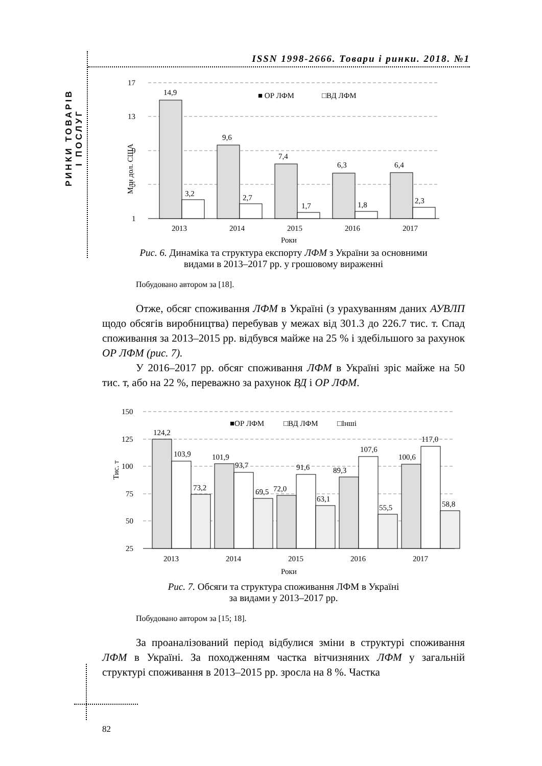ISSN 1998-2666. Товари і ринки. 2018. №1
РИНКИ ТОВАРІВ
І ПОСЛУГ
17
13
9
5
1
Млн дол. США
■ ОР ЛФМ
□ВД ЛФМ
14,9
3,2
9,6
2,7
7,4
1,7
6,3
1,8
6,4
2,3
2013
2014
2015
2016
2017
Роки
Рис. 6. Динаміка та структура експорту ЛФМ з України за основними
видами в 2013–2017 рр. у грошовому вираженні
Побудовано автором за [18].
Отже, обсяг споживання ЛФМ в Україні (з урахуванням даних АУВЛП щодо обсягів виробництва) перебував у межах від 301.3 до 226.7 тис. т. Спад споживання за 2013–2015 рр. відбувся майже на 25 % і здебільшого за рахунок ОР ЛФМ (рис. 7).
У 2016–2017 рр. обсяг споживання ЛФМ в Україні зріс майже на 50 тис. т, або на 22 %, переважно за рахунок ВД і ОР ЛФМ.
150
125
100
75
50
25
Тис. т
■ОР ЛФМ
□ВД ЛФМ
□Інші
124,2
103,9
73,2
101,9
93,7
69,5
72,0
91,6
63,1
89,3
107,6
55,5
100,6
117,0
58,8
2013
2014
2015
2016
2017
Роки
Рис. 7. Обсяги та структура споживання ЛФМ в Україні
за видами у 2013–2017 рр.
Побудовано автором за [15; 18].
За проаналізований період відбулися зміни в структурі спожи­вання ЛФМ в Україні. За походженням частка вітчизняних ЛФМ у загальній структурі споживання в 2013–2015 рр. зросла на 8 %. Частка
82